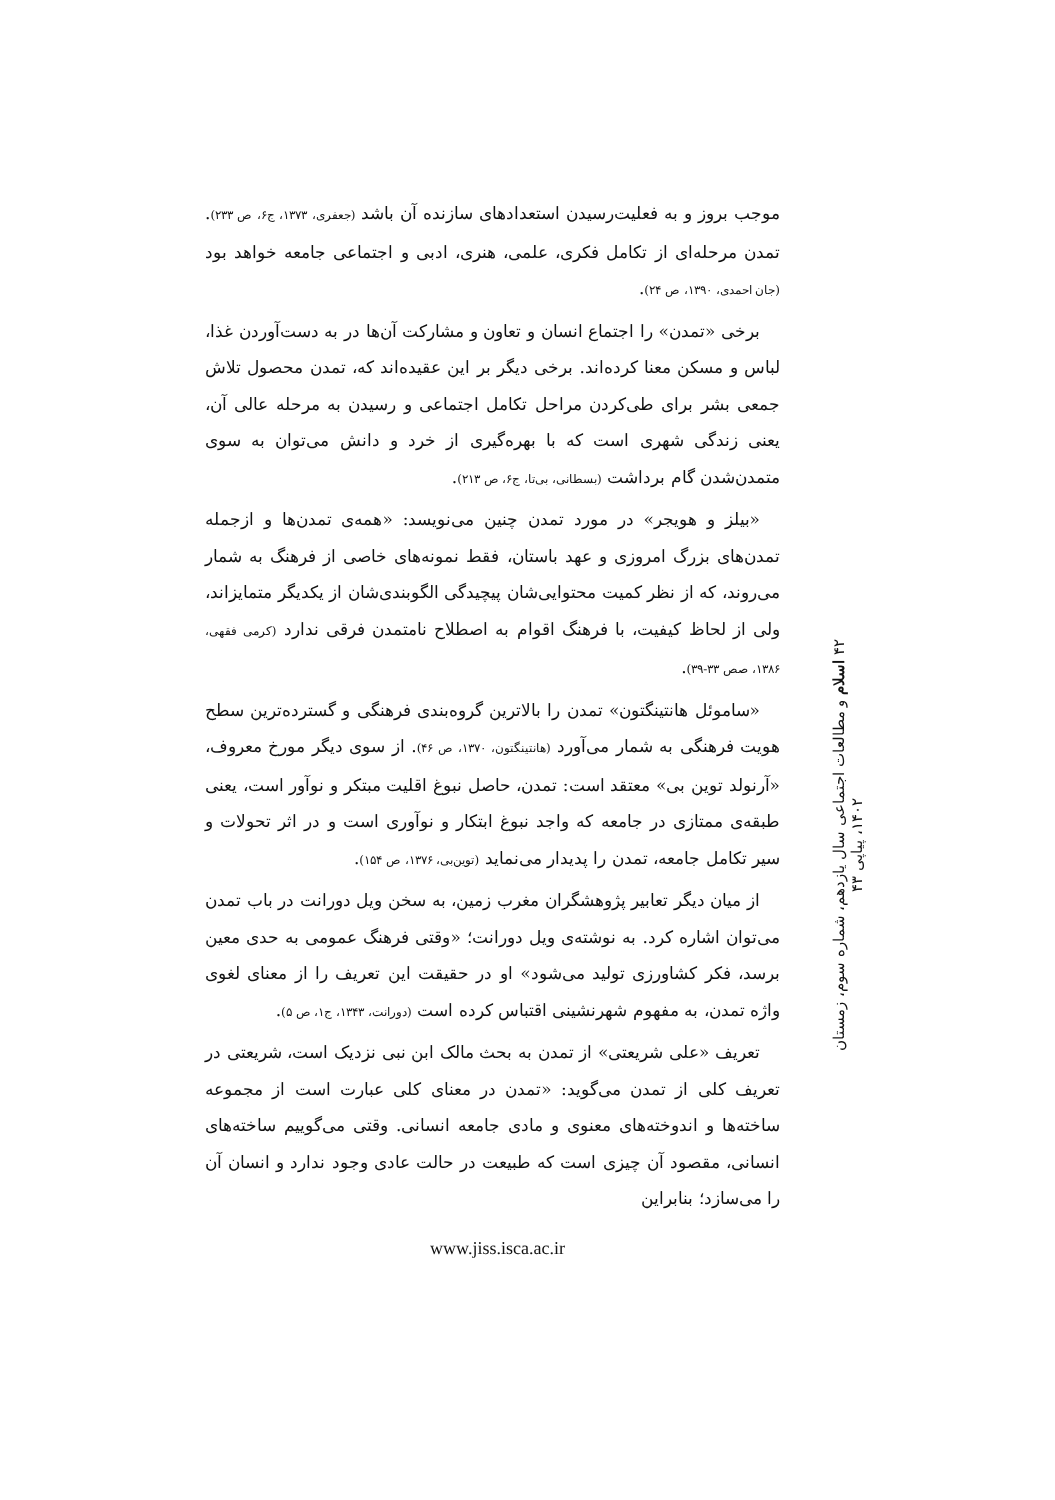موجب بروز و به فعلیت‌رسیدن استعدادهای سازنده آن باشد (جعفری، ۱۳۷۳، ج۶، ص ۲۳۳). تمدن مرحله‌ای از تکامل فکری، علمی، هنری، ادبی و اجتماعی جامعه خواهد بود (جان احمدی، ۱۳۹۰، ص ۲۴).
برخی «تمدن» را اجتماع انسان و تعاون و مشارکت آن‌ها در به دست‌آوردن غذا، لباس و مسکن معنا کرده‌اند. برخی دیگر بر این عقیده‌اند که، تمدن محصول تلاش جمعی بشر برای طی‌کردن مراحل تکامل اجتماعی و رسیدن به مرحله عالی آن، یعنی زندگی شهری است که با بهره‌گیری از خرد و دانش می‌توان به سوی متمدن‌شدن گام برداشت (بسطانی، بی‌تا، ج۶، ص ۲۱۳).
«بیلز و هویجر» در مورد تمدن چنین می‌نویسد: «همه‌ی تمدن‌ها و ازجمله تمدن‌های بزرگ امروزی و عهد باستان، فقط نمونه‌های خاصی از فرهنگ به شمار می‌روند، که از نظر کمیت محتوایی‌شان پیچیدگی الگوبندی‌شان از یکدیگر متمایزاند، ولی از لحاظ کیفیت، با فرهنگ اقوام به اصطلاح نامتمدن فرقی ندارد (کرمی فقهی، ۱۳۸۶، صص ۳۳-۳۹).
«ساموئل هانتینگتون» تمدن را بالاترین گروه‌بندی فرهنگی و گسترده‌ترین سطح هویت فرهنگی به شمار می‌آورد (هانتینگتون، ۱۳۷۰، ص ۴۶). از سوی دیگر مورخ معروف، «آرنولد توین بی» معتقد است: تمدن، حاصل نبوغ اقلیت مبتکر و نوآور است، یعنی طبقه‌ی ممتازی در جامعه که واجد نبوغ ابتکار و نوآوری است و در اثر تحولات و سیر تکامل جامعه، تمدن را پدیدار می‌نماید (توین‌بی، ۱۳۷۶، ص ۱۵۴).
از میان دیگر تعابیر پژوهشگران مغرب زمین، به سخن ویل دورانت در باب تمدن می‌توان اشاره کرد. به نوشته‌ی ویل دورانت؛ «وقتی فرهنگ عمومی به حدی معین برسد، فکر کشاورزی تولید می‌شود» او در حقیقت این تعریف را از معنای لغوی واژه تمدن، به مفهوم شهرنشینی اقتباس کرده است (دورانت، ۱۳۴۳، ج۱، ص ۵).
تعریف «علی شریعتی» از تمدن به بحث مالک ابن نبی نزدیک است، شریعتی در تعریف کلی از تمدن می‌گوید: «تمدن در معنای کلی عبارت است از مجموعه ساخته‌ها و اندوخته‌های معنوی و مادی جامعه انسانی. وقتی می‌گوییم ساخته‌های انسانی، مقصود آن چیزی است که طبیعت در حالت عادی وجود ندارد و انسان آن را می‌سازد؛ بنابراین
۴۲ اسلام و مطالعات اجتماعی سال یازدهم، شماره سوم، زمستان ۱۴۰۲، پیاپی ۴۳
www.jiss.isca.ac.ir